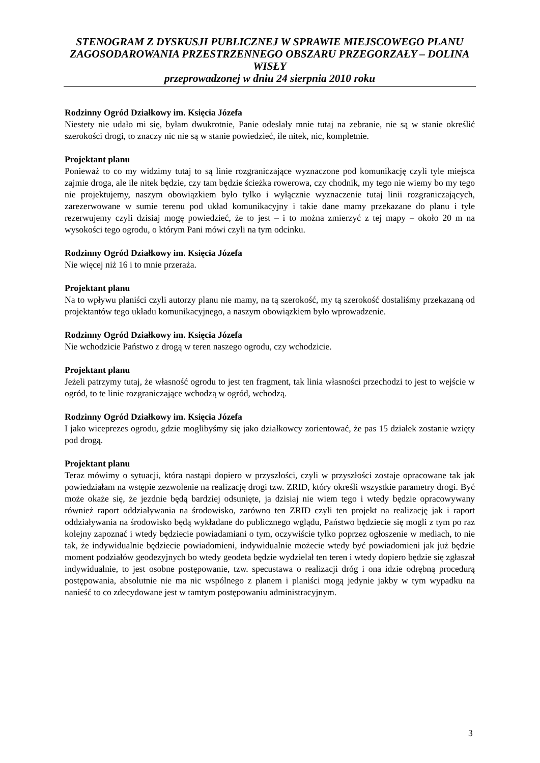STENOGRAM Z DYSKUSJI PUBLICZNEJ W SPRAWIE MIEJSCOWEGO PLANU ZAGOSODAROWANIA PRZESTRZENNEGO OBSZARU PRZEGORZAŁY – DOLINA WISŁY
przeprowadzonej w dniu 24 sierpnia 2010 roku
Rodzinny Ogród Działkowy im. Księcia Józefa
Niestety nie udało mi się, byłam dwukrotnie, Panie odesłały mnie tutaj na zebranie, nie są w stanie określić szerokości drogi, to znaczy nic nie są w stanie powiedzieć, ile nitek, nic, kompletnie.
Projektant planu
Ponieważ to co my widzimy tutaj to są linie rozgraniczające wyznaczone pod komunikację czyli tyle miejsca zajmie droga, ale ile nitek będzie, czy tam będzie ścieżka rowerowa, czy chodnik, my tego nie wiemy bo my tego nie projektujemy, naszym obowiązkiem było tylko i wyłącznie wyznaczenie tutaj linii rozgraniczających, zarezerwowane w sumie terenu pod układ komunikacyjny i takie dane mamy przekazane do planu i tyle rezerwujemy czyli dzisiaj mogę powiedzieć, że to jest – i to można zmierzyć z tej mapy – około 20 m na wysokości tego ogrodu, o którym Pani mówi czyli na tym odcinku.
Rodzinny Ogród Działkowy im. Księcia Józefa
Nie więcej niż 16 i to mnie przeraża.
Projektant planu
Na to wpływu planiści czyli autorzy planu nie mamy, na tą szerokość, my tą szerokość dostaliśmy przekazaną od projektantów tego układu komunikacyjnego, a naszym obowiązkiem było wprowadzenie.
Rodzinny Ogród Działkowy im. Księcia Józefa
Nie wchodzicie Państwo z drogą w teren naszego ogrodu, czy wchodzicie.
Projektant planu
Jeżeli patrzymy tutaj, że własność ogrodu to jest ten fragment, tak linia własności przechodzi to jest to wejście w ogród, to te linie rozgraniczające wchodzą w ogród, wchodzą.
Rodzinny Ogród Działkowy im. Księcia Józefa
I jako wiceprezes ogrodu, gdzie moglibyśmy się jako działkowcy zorientować, że pas 15 działek zostanie wzięty pod drogą.
Projektant planu
Teraz mówimy o sytuacji, która nastąpi dopiero w przyszłości, czyli w przyszłości zostaje opracowane tak jak powiedziałam na wstępie zezwolenie na realizację drogi tzw. ZRID, który określi wszystkie parametry drogi. Być może okaże się, że jezdnie będą bardziej odsunięte, ja dzisiaj nie wiem tego i wtedy będzie opracowywany również raport oddziaływania na środowisko, zarówno ten ZRID czyli ten projekt na realizację jak i raport oddziaływania na środowisko będą wykładane do publicznego wglądu, Państwo będziecie się mogli z tym po raz kolejny zapoznać i wtedy będziecie powiadamiani o tym, oczywiście tylko poprzez ogłoszenie w mediach, to nie tak, że indywidualnie będziecie powiadomieni, indywidualnie możecie wtedy być powiadomieni jak już będzie moment podziałów geodezyjnych bo wtedy geodeta będzie wydzielał ten teren i wtedy dopiero będzie się zgłaszał indywidualnie, to jest osobne postępowanie, tzw. specustawa o realizacji dróg i ona idzie odrębną procedurą postępowania, absolutnie nie ma nic wspólnego z planem i planiści mogą jedynie jakby w tym wypadku na nanieść to co zdecydowane jest w tamtym postępowaniu administracyjnym.
3